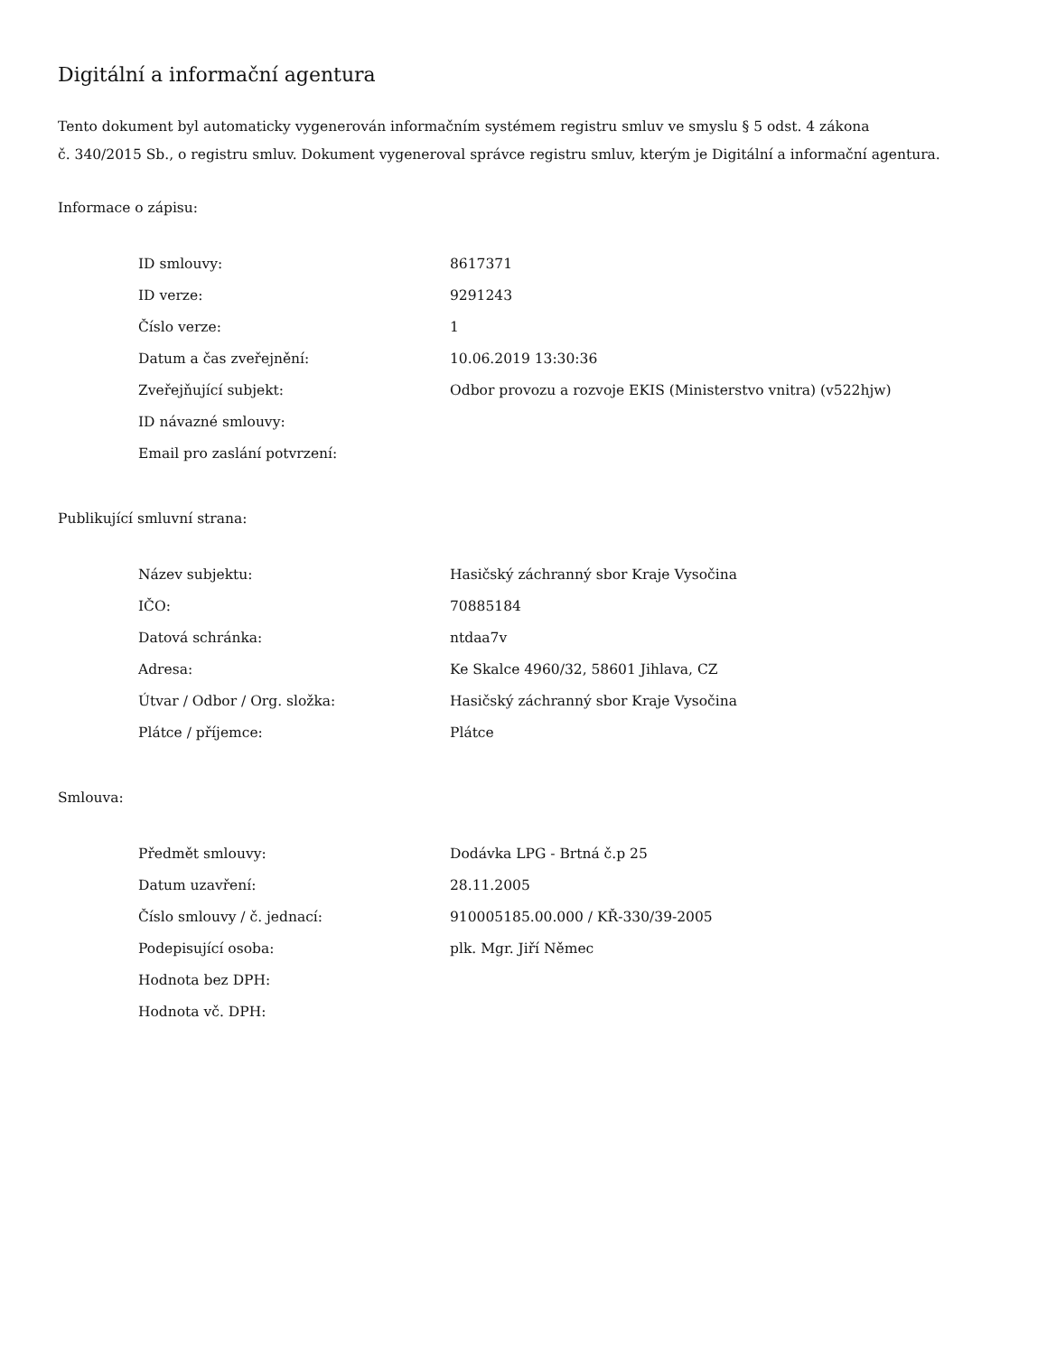Digitální a informační agentura
Tento dokument byl automaticky vygenerován informačním systémem registru smluv ve smyslu § 5 odst. 4 zákona
č. 340/2015 Sb., o registru smluv. Dokument vygeneroval správce registru smluv, kterým je Digitální a informační agentura.
Informace o zápisu:
| ID smlouvy: | 8617371 |
| ID verze: | 9291243 |
| Číslo verze: | 1 |
| Datum a čas zveřejnění: | 10.06.2019 13:30:36 |
| Zveřejňující subjekt: | Odbor provozu a rozvoje EKIS (Ministerstvo vnitra) (v522hjw) |
| ID návazné smlouvy: | |
| Email pro zaslání potvrzení: | |
Publikující smluvní strana:
| Název subjektu: | Hasičský záchranný sbor Kraje Vysočina |
| IČO: | 70885184 |
| Datová schránka: | ntdaa7v |
| Adresa: | Ke Skalce 4960/32, 58601 Jihlava, CZ |
| Útvar / Odbor / Org. složka: | Hasičský záchranný sbor Kraje Vysočina |
| Plátce / příjemce: | Plátce |
Smlouva:
| Předmět smlouvy: | Dodávka LPG - Brtná č.p 25 |
| Datum uzavření: | 28.11.2005 |
| Číslo smlouvy / č. jednací: | 910005185.00.000 / KŘ-330/39-2005 |
| Podepisující osoba: | plk. Mgr. Jiří Němec |
| Hodnota bez DPH: | |
| Hodnota vč. DPH: | |